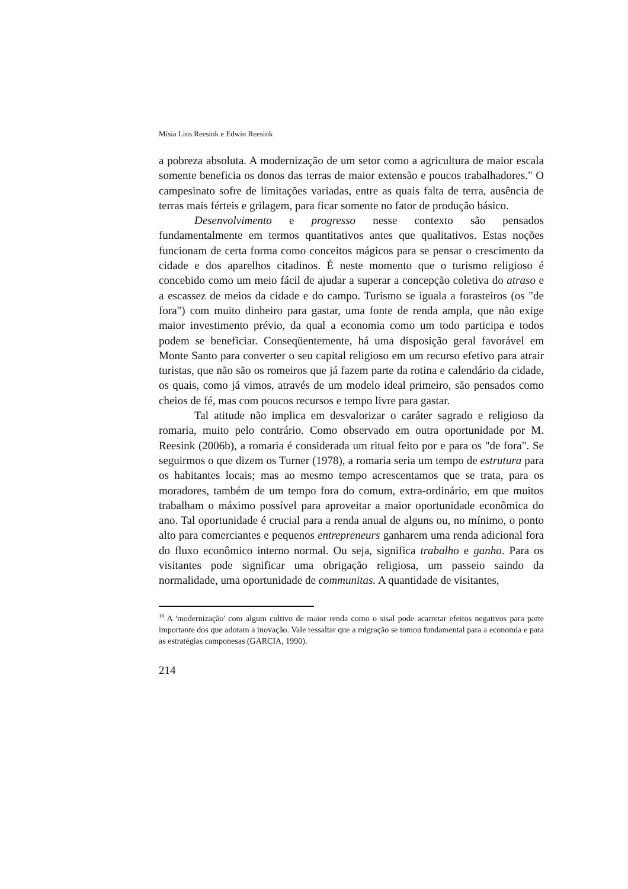Mísia Lins Reesink e Edwin Reesink
a pobreza absoluta. A modernização de um setor como a agricultura de maior escala somente beneficia os donos das terras de maior extensão e poucos trabalhadores." O campesinato sofre de limitações variadas, entre as quais falta de terra, ausência de terras mais férteis e grilagem, para ficar somente no fator de produção básico.
Desenvolvimento e progresso nesse contexto são pensados fundamentalmente em termos quantitativos antes que qualitativos. Estas noções funcionam de certa forma como conceitos mágicos para se pensar o crescimento da cidade e dos aparelhos citadinos. É neste momento que o turismo religioso é concebido como um meio fácil de ajudar a superar a concepção coletiva do atraso e a escassez de meios da cidade e do campo. Turismo se iguala a forasteiros (os "de fora") com muito dinheiro para gastar, uma fonte de renda ampla, que não exige maior investimento prévio, da qual a economia como um todo participa e todos podem se beneficiar. Conseqüentemente, há uma disposição geral favorável em Monte Santo para converter o seu capital religioso em um recurso efetivo para atrair turistas, que não são os romeiros que já fazem parte da rotina e calendário da cidade, os quais, como já vimos, através de um modelo ideal primeiro, são pensados como cheios de fé, mas com poucos recursos e tempo livre para gastar.
Tal atitude não implica em desvalorizar o caráter sagrado e religioso da romaria, muito pelo contrário. Como observado em outra oportunidade por M. Reesink (2006b), a romaria é considerada um ritual feito por e para os "de fora". Se seguirmos o que dizem os Turner (1978), a romaria seria um tempo de estrutura para os habitantes locais; mas ao mesmo tempo acrescentamos que se trata, para os moradores, também de um tempo fora do comum, extra-ordinário, em que muitos trabalham o máximo possível para aproveitar a maior oportunidade econômica do ano. Tal oportunidade é crucial para a renda anual de alguns ou, no mínimo, o ponto alto para comerciantes e pequenos entrepreneurs ganharem uma renda adicional fora do fluxo econômico interno normal. Ou seja, significa trabalho e ganho. Para os visitantes pode significar uma obrigação religiosa, um passeio saindo da normalidade, uma oportunidade de communitas. A quantidade de visitantes,
<sup>18</sup> A 'modernização' com algum cultivo de maior renda como o sisal pode acarretar efeitos negativos para parte importante dos que adotam a inovação. Vale ressaltar que a migração se tomou fundamental para a economia e para as estratégias camponesas (GARCIA, 1990).
214